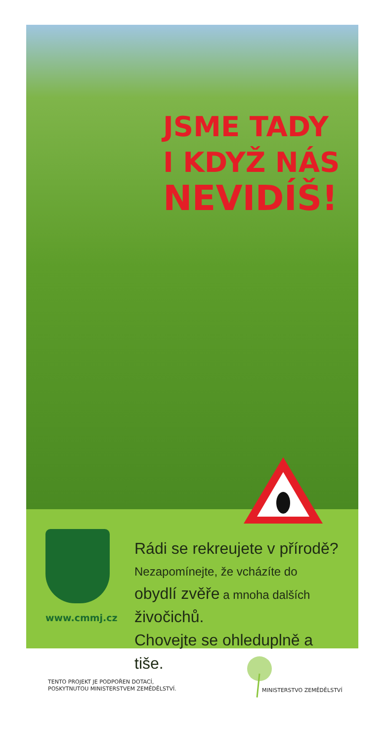JSME TADY
I KDYŽ NÁS
NEVIDÍŠ!
www.cmmj.cz
Rádi se rekreujete v přírodě?
Nezapomínejte, že vcházíte do obydlí zvěře a mnoha dalších živočichů.
Chovejte se ohleduplně a tiše.
TENTO PROJEKT JE PODPOŘEN DOTACÍ,
POSKYTNUTOU MINISTERSTVEM ZEMĚDĚLSTVÍ.
MINISTERSTVO ZEMĚDĚLSTVÍ